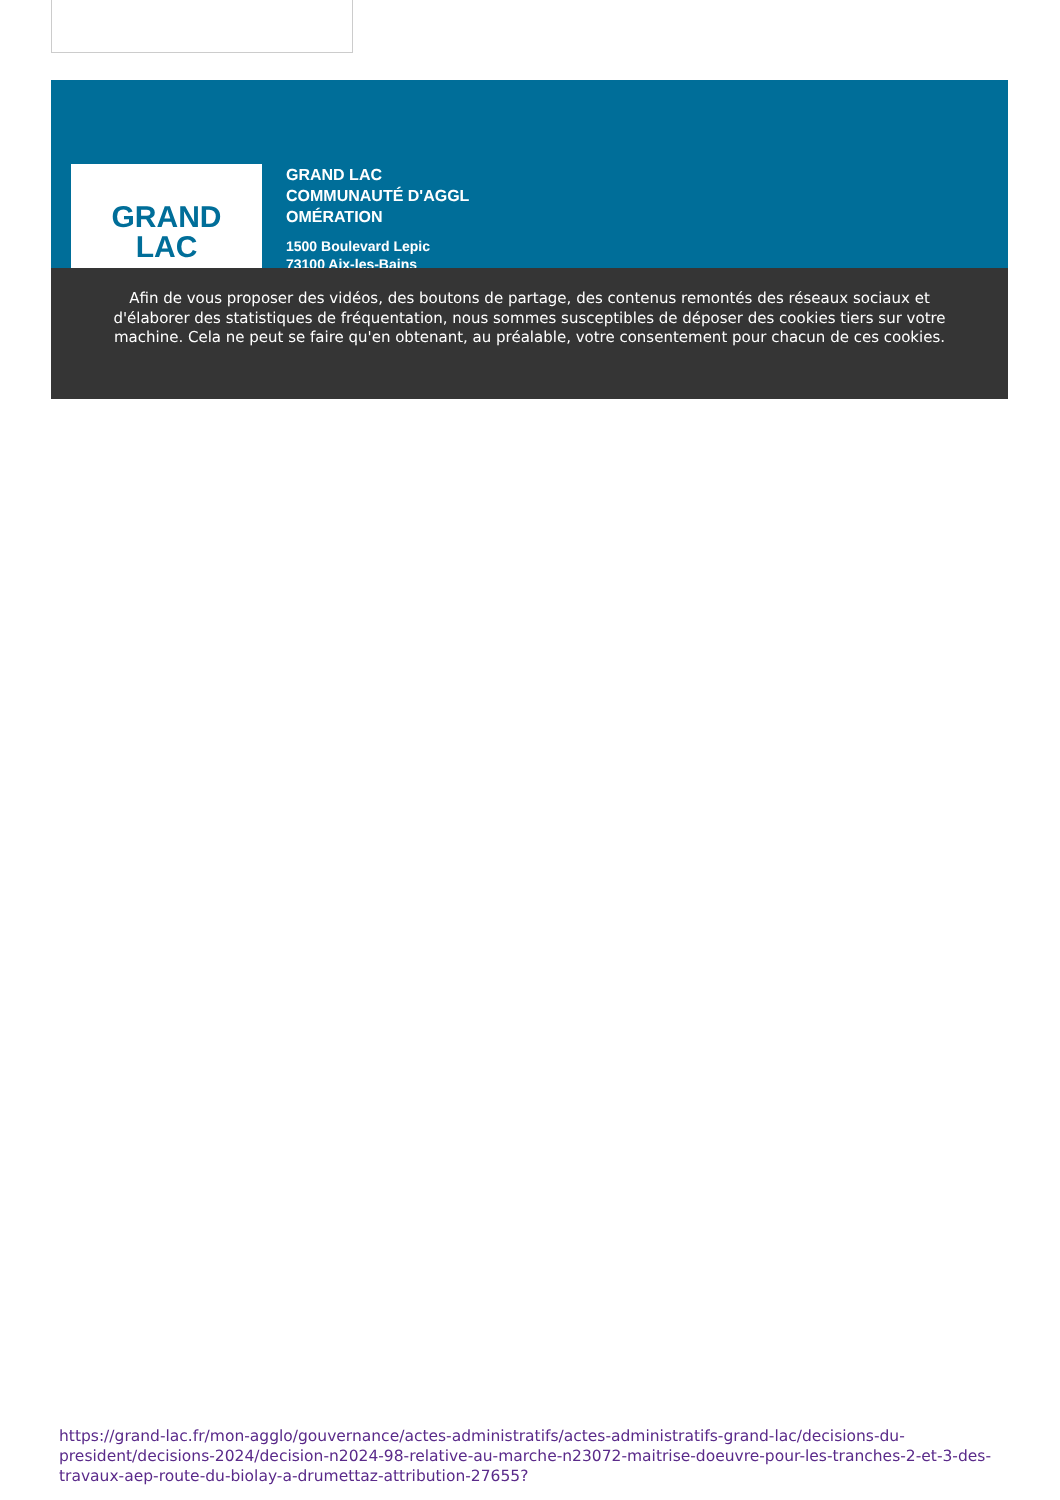GRAND
LAC
GRAND LAC
COMMUNAUTÉ D'AGGL
OMÉRATION
1500 Boulevard Lepic
73100 Aix-les-Bains
Afin de vous proposer des vidéos, des boutons de partage, des contenus remontés des réseaux sociaux et d'élaborer des statistiques de fréquentation, nous sommes susceptibles de déposer des cookies tiers sur votre machine. Cela ne peut se faire qu'en obtenant, au préalable, votre consentement pour chacun de ces cookies.
https://grand-lac.fr/mon-agglo/gouvernance/actes-administratifs/actes-administratifs-grand-lac/decisions-du-president/decisions-2024/decision-n2024-98-relative-au-marche-n23072-maitrise-doeuvre-pour-les-tranches-2-et-3-des-travaux-aep-route-du-biolay-a-drumettaz-attribution-27655?